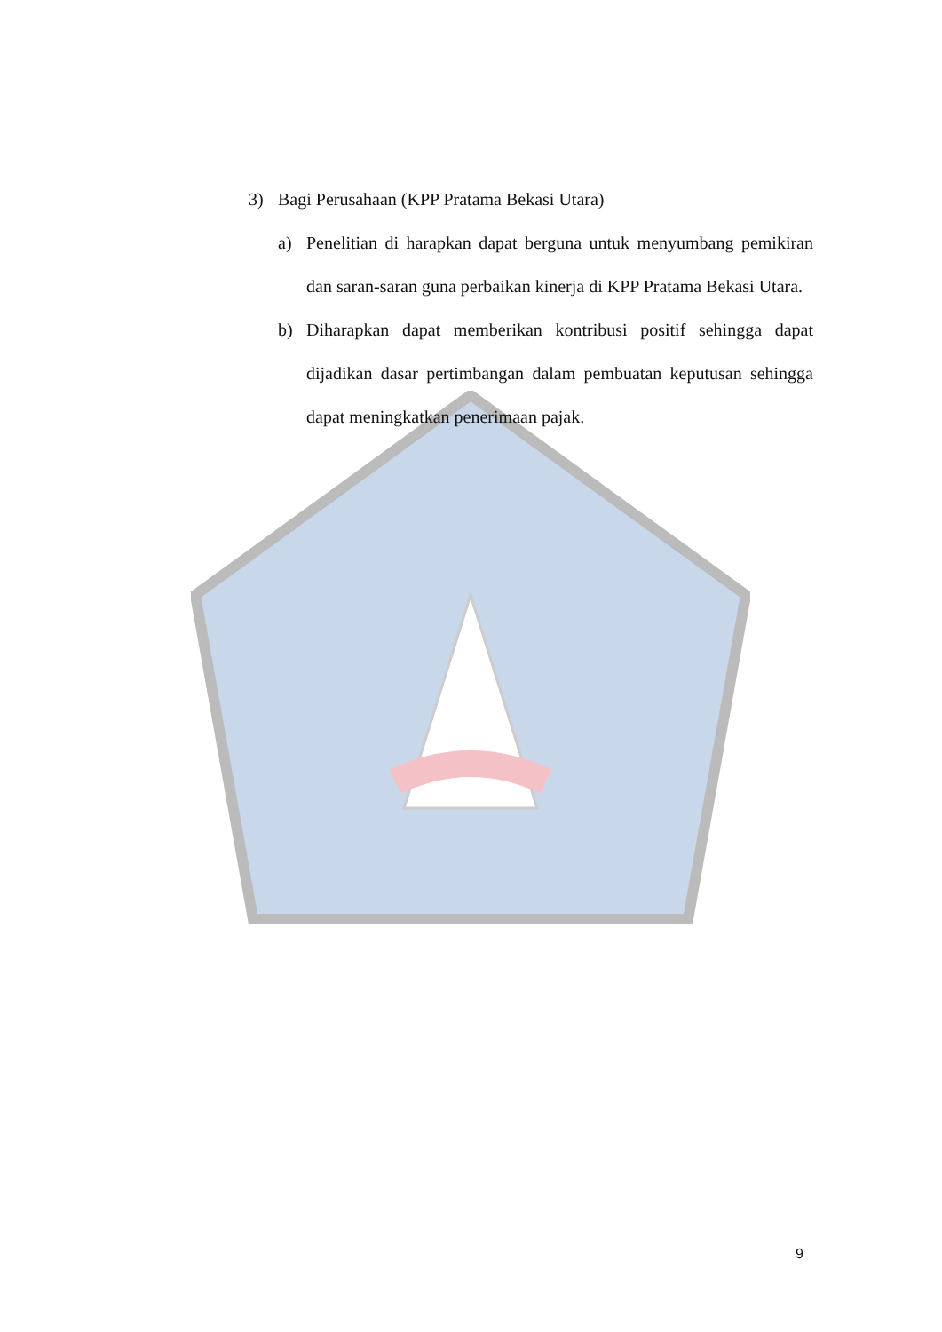3) Bagi Perusahaan (KPP Pratama Bekasi Utara)
a) Penelitian di harapkan dapat berguna untuk menyumbang pemikiran dan saran-saran guna perbaikan kinerja di KPP Pratama Bekasi Utara.
b) Diharapkan dapat memberikan kontribusi positif sehingga dapat dijadikan dasar pertimbangan dalam pembuatan keputusan sehingga dapat meningkatkan penerimaan pajak.
9